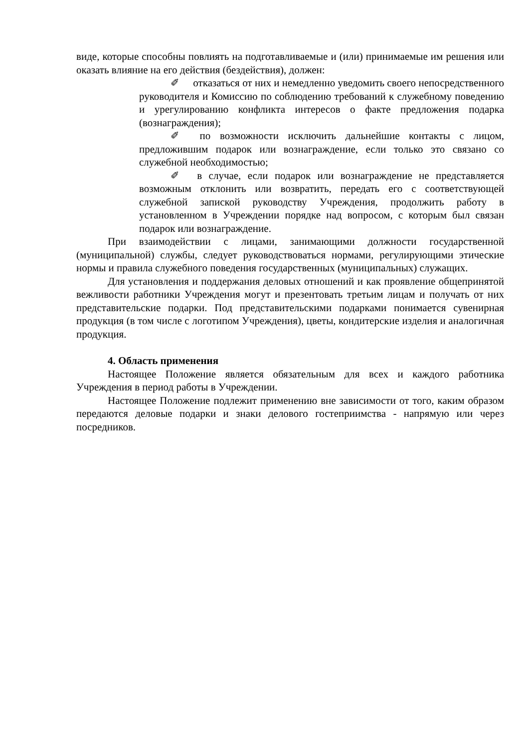виде, которые способны повлиять на подготавливаемые и (или) принимаемые им решения или оказать влияние на его действия (бездействия), должен:
✐ отказаться от них и немедленно уведомить своего непосредственного руководителя и Комиссию по соблюдению требований к служебному поведению и урегулированию конфликта интересов о факте предложения подарка (вознаграждения);
✐ по возможности исключить дальнейшие контакты с лицом, предложившим подарок или вознаграждение, если только это связано со служебной необходимостью;
✐ в случае, если подарок или вознаграждение не представляется возможным отклонить или возвратить, передать его с соответствующей служебной запиской руководству Учреждения, продолжить работу в установленном в Учреждении порядке над вопросом, с которым был связан подарок или вознаграждение.
При взаимодействии с лицами, занимающими должности государственной (муниципальной) службы, следует руководствоваться нормами, регулирующими этические нормы и правила служебного поведения государственных (муниципальных) служащих.
Для установления и поддержания деловых отношений и как проявление общепринятой вежливости работники Учреждения могут и презентовать третьим лицам и получать от них представительские подарки. Под представительскими подарками понимается сувенирная продукция (в том числе с логотипом Учреждения), цветы, кондитерские изделия и аналогичная продукция.
4. Область применения
Настоящее Положение является обязательным для всех и каждого работника Учреждения в период работы в Учреждении.
Настоящее Положение подлежит применению вне зависимости от того, каким образом передаются деловые подарки и знаки делового гостеприимства - напрямую или через посредников.